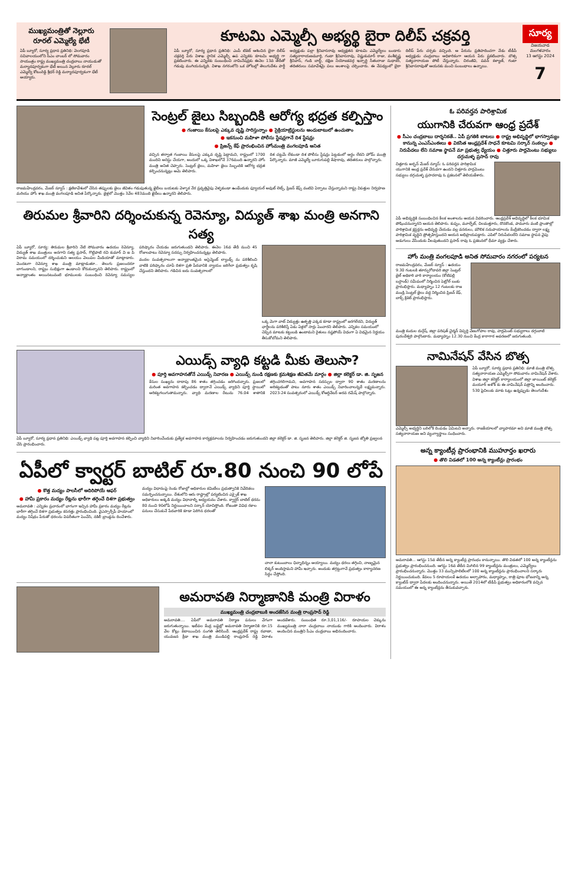ముఖ్యమంత్రితో నెల్లూరు రూరల్ ఎమ్మెల్యే భేటీ
ఏపీ బ్యూరో, సూర్య ప్రధాన ప్రతినిధి: వెలగపూడి సచివాలయంలోని సీఎం చాంబర్ లో సోమవారం సాయంత్రం రాష్ట్ర ముఖ్యమంత్రి చంద్రబాబు నాయుడుతో మర్యాదపూర్వకంగా భేటీ అయిన నెల్లూరు రూరల్ ఎమ్మెల్యే కోటంరెడ్డి శ్రీధర్ రెడ్డి మర్యాదపూర్వకంగా భేటీ అయ్యారు.
కూటమి ఎమ్మెల్సీ అభ్యర్థి బైరా దిలీప్ చక్రవర్తి
ఏపీ బ్యూరో, సూర్య ప్రధాన ప్రతినిధి: ఎంపీ టికెట్ ఆశించిన బైరా దిలీప్ చక్రవర్తి పేరు విశాఖ స్థానిక ఎమ్మెల్సీ ఉప ఎన్నికకు కూటమి అభ్యర్థి గా ప్రకటించారు. ఈ ఎన్నికకు సంబంధించి నామినేషన్లకు ఈనెల 13వ తేదీతో గడువు ముగియనున్నది. విశాఖ నగరంలోని ఒక హోటల్లో తెలుగుదేశం పార్టీ అధ్యక్షుడు పల్లా శ్రీనివాసరావు అధ్యక్షతన కూటమి ఎమ్మెల్యేలు బండారు సత్యనారాయణమూర్తి, గంటా శ్రీనివాసరావు, విష్ణుకుమార్ రాజు, వంశీకృష్ణ శ్రీనివాస్, గండి బాబ్జీ, దక్షిణ నియోజకవర్గ ఇన్చార్జి సీతంరాజు సుధాకర్, తదితరులు సమావేశమై పలు అంశాలపై చర్చించారు. ఈ నేపథ్యంలో బైరా దిలీప్ పేరు చర్చకు వచ్చింది. ఆ పేరును ప్రతిపాదించగా నేడు టీడీపీ అధ్యక్షుడు చంద్రబాబు అధికారికంగా ఆయన పేరు ప్రకటించారు. బొత్స సత్యనారాయణ పోటీ చేస్తున్నారు. చిరంజీవి, పవన్ కళ్యాణ్, గంటా శ్రీనివాసరావుతో ఆయనకు మంచి సంబంధాలు ఉన్నాయి.
సూర్య
విజయవాడ
మంగళవారం
13 ఆగస్టు 2024
7
సెంట్రల్ జైలు సిబ్బందికి ఆరోగ్య భద్రత కల్పిస్తాం
● గంజాయి కేసులపై ఎక్కువ దృష్టి సారిస్తున్నాం ● సైక్రియాట్రిస్టులను అందుబాటులో ఉంచుతాం
● ఇకనుంచి మహిళా పోలీసు స్టేషన్లగానే దిశ స్టేషన్లు
● ప్రిజన్స్ కేఫ్ ప్రారంభించిన హోంమంత్రి వంగలపూడి అనిత
వచ్చిన తర్వాత గంజాయి కేసులపై ఎక్కువ దృష్టి పెట్టామని, రాష్ట్రంలో 1700 మందిని అరెస్టు చేయగా, అందులో ఒక్క విశాఖలోనే 376మంది ఉన్నారని హోం మంత్రి అనిత చెప్పారు. సెంట్రల్ జైలు, మహిళా జైలు సిబ్బందికి ఆరోగ్య భద్రత కల్పించనున్నట్లు ఆమె తెలిపారు.
దిశ చట్టమే లేకుండా దిశ పోలీసు స్టేషన్లు పెట్టడంలో అర్థం లేదని హోమ్ మంత్రి పేర్కొన్నారు. మాజీ ఎమ్మెల్యే బూరుగుపల్లి శేషారావు, తదితరులు పాల్గొన్నారు.
రాజమహేంద్రవరం, మేజర్ న్యూస్ : క్షణికావేశంలో చేసిన తప్పులకు జైలు జీవితం గడుపుతున్న ఖైదీలు బయటకు వెళ్ళాక నేర ప్రవృత్తివైపు వెళ్ళకుండా ఉండేందుకు ఫ్యూయల్ అవుట్ లెట్స్, ప్రిజన్ కేఫ్స్ వంటివి ఏర్పాటు చేస్తున్నామని రాష్ట్ర విపత్తుల నిర్వహణ మరియు హోం శాఖ మంత్రి వంగలపూడి అనిత పేర్కొన్నారు. జైళ్లలో మొత్తం 3వేల 483మంది ఖైదీలు ఉన్నారని తెలిపారు.
తిరుమల శ్రీవారిని దర్శించుకున్న రెవెన్యూ, విద్యుత్ శాఖ మంత్రి అనగాని సత్య
ఏపీ బ్యూరో, సూర్య: తిరుమల శ్రీవారిని నేటి సోమవారం ఉదయం రెవెన్యూ, విద్యుత్ శాఖ మంత్రులు అనగాని సత్య ప్రసాద్, గొట్టిపాటి రవి కుమార్ వి ఐ పి విరామ సమయంలో దర్శించుకుని ఆలయం వెలుపల మీడియాతో మాట్లాడారు. మొదటగా రెవెన్యూ శాఖ మంత్రి మాట్లాడుతూ.. తెలుగు ప్రజలందరూ బాగుండాలని, రాష్ట్రం సుభిక్షంగా ఉండాలని కోరుకున్నానని తెలిపారు. రాష్ట్రంలో అన్యాక్రాంతం అయినటువంటి భూములకు సంబంధించి రెవెన్యూ సమస్యల పరిష్కారం చేయడం జరుగుతుందని తెలిపారు. ఈనెల 16వ తేదీ నుంచి 45 రోజులపాటు రెవెన్యూ సదస్సు నిర్వహించనున్నట్లు తెలిపారు.
వందల సంవత్సరాలుగా అన్యాక్రాంతమైన అసైన్మెంట్ ల్యాండ్స్ ను పరిశీలించి వాటికి పరిష్కారం చూపే దిశగా ప్రతి పేదవానికి న్యాయం జరిగేలా ప్రభుత్వం కృషి చేస్తుందని తెలిపారు. గడిచిన ఐదు సంవత్సరాలలో
ఒక్క మెగా వాట్ విద్యుత్తు ఉత్పత్తి ఎక్కడ కూడా రాష్ట్రంలో జరగలేదని, విద్యుత్ ఛార్జీలను పరిశీలిస్తే ఏడు ఏళ్లలో సార్లు పెంచారని తెలిపారు. ఎన్నికల సమయంలో చెప్పిన మాటకు కట్టుబడి ఉంటామని రైతులు నష్టపోయే విధంగా ఏ విధమైన నిర్ణయం తీసుకోబోమని తెలిపారు.
ఎయిడ్స్ వ్యాధి కట్టడి మీకు తెలుసా?
● పూర్తి అవగాహనతోనే ఎయిడ్స్ నివారణ ● ఎయిడ్స్ నుండి రక్షణకు క్రమశిక్షణ జీవితమే మార్గం ● జిల్లా కలెక్టర్ డా. జి. సృజన
కేసుల సంఖ్యను దాదాపు 86 శాతం తగ్గించడం జరిగిందన్నారు. ప్రజలలో మరింత అవగాహన కల్పించడం ద్వారానే ఎయిడ్స్ వ్యాధిని పూర్తి స్థాయిలో అరికట్టగలుగుతామన్నారు. వ్యాధి మరణాల రేటును 76.04 శాతానికి తగ్గించగలిగామని, అవగాహన సదస్సుల ద్వారా 90 శాతం మరణాలను అరికట్టడంతో పాటు నూరు శాతం ఎయిడ్స్ నివారించాలన్నదే లక్ష్యమన్నారు. 2023-24 సంవత్సరంలో ఎయిడ్స్ కోఆర్డినేటర్ అరవ రమేష్ పాల్గొన్నారు.
ఏపీ బ్యూరో, సూర్య ప్రధాన ప్రతినిధి: ఎయిడ్స్ వ్యాధి పట్ల పూర్తి అవగాహన కల్పించి వ్యాధిని నివారించేందుకు ప్రత్యేక అవగాహన కార్యక్రమాలను నిర్వహించడం జరుగుతుందని జిల్లా కలెక్టర్ డా. జి. సృజన తెలిపారు. జిల్లా కలెక్టర్ జి. సృజన జ్యోతి ప్రజ్వలన చేసి ప్రారంభించారు.
ఏపీలో క్వార్టర్ బాటిల్ రూ.80 నుంచి 90 లోపే
● కొత్త మద్యం పాలసీలో అదిరిపోయే ఆఫర్
● హామీ ప్రకారం మద్యం రేట్లను భారీగా తగ్గించే దిశగా ప్రభుత్వం
అమరావతి : ఎన్నికల ప్రచారంలో భాగంగా ఇచ్చిన హామీ ప్రకారం మద్యం రేట్లను భారీగా తగ్గించే దిశగా ప్రభుత్వం కసరత్తు ప్రారంభించింది. వైఎస్సార్సీపీ హయాంలో మద్యం నిషేధం పేరుతో ధరలను విపరీతంగా పెంచేసి, నకిలీ బ్రాండ్లను దించేశారు.
మద్యం విధానంపై రెండు రోజుల్లో అధికారుల కమిటీలు ప్రభుత్వానికి నివేదికలు సమర్పించనున్నాయి. దేశంలోని ఆరు రాష్ట్రాల్లో పర్యటించిన ఎక్సైజ్ శాఖ అధికారులు అక్కడి మద్యం విధానాల్ని అధ్యయనం చేశారు. క్వార్టర్ బాటిల్ ధరను 80 నుంచి 90లోపే నిర్ణయించాలని సర్కార్ యోచిస్తోంది. రోజంతా వివిధ రకాల పనులు చేసుకునే పేదవారికి కూడా పెరిగిన ధరలతో
చాలా కుటుంబాలు ఛిన్నాభిన్నం అయ్యాయి. మద్యం ధరలు తగ్గించి, నాణ్యమైన లిక్కర్ అందిస్తామని హామీ ఇచ్చారు. అందుకు తగ్గట్టుగానే ప్రభుత్వం కార్యాచరణ సిద్ధం చేస్తోంది.
అమరావతి నిర్మాణానికి మంత్రి విరాళం
ముఖ్యమంత్రి చంద్రబాబుకి అందజేసిన మంత్రి రాంప్రసాద్ రెడ్డి
అమరావతి.... ఏపీలో అమరావతి నిర్మాణ పనులు వేగంగా జరుగుతున్నాయి. ఇటీవల కేంద్ర బడ్జెట్లో అమరావతి నిర్మాణానికి రూ.15 వేల కోట్లు కేటాయించిన సంగతి తెలిసిందే. ఆంధ్రప్రదేశ్ రాష్ట్ర రవాణా, యువజన క్రీడా శాఖ మంత్రి మండిపల్లి రాంప్రసాద్ రెడ్డి విరాళం అందజేశారు. సంబంధిత రూ.3,01,116/- రూపాయల చెక్కును ముఖ్యమంత్రి నారా చంద్రబాబు నాయుడు గారికి అందించారు. విరాళం అందించిన మంత్రిని సీఎం చంద్రబాబు అభినందించారు.
ఓ పరివర్తన పారిశ్రామిక
యుగానికి చేరువగా ఆంధ్ర ప్రదేశ్
● సీఎం చంద్రబాబు దార్శనికతే.. ఏపీ ప్రగతికి బాటలు ● రాష్ట్ర అభివృద్ధిలో భాగస్వామ్యం కానున్న ఎంఎస్ఎంఈలు ● వికసిత ఆంధ్రప్రదేశ్ సాధనే కూటమి సర్కార్ సంకల్పం ● నిరుపేదలు లేని సమాజ స్థాపనే మా ప్రభుత్వ ధ్యేయం ● చిత్తూరు పార్లమెంటు సభ్యులు దగ్గుమళ్ళ ప్రసాద్ రావు
చిత్తూరు అర్బన్ మేజర్ న్యూస్: ఓ పరివర్తన పారిశ్రామిక యుగానికి ఆంధ్ర ప్రదేశ్ చేరువగా ఉందని చిత్తూరు పార్లమెంటు సభ్యులు దగ్గుమళ్ళ ప్రసాదరావు ఓ ప్రకటనలో తెలియజేశారు.
ఏపీ అభివృద్ధికి సంబంధించిన కీలక అంశాలను ఆయన వివరించారు. ఆంధ్రప్రదేశ్ అభివృద్ధిలో కీలక భూమిక పోషించనున్నారని ఆయన తెలిపారు. కుప్పం, మూల్పేట్, చిలమత్తూరు, దొనకొండ, పామూరు వంటి ప్రాంతాల్లో పారిశ్రామిక క్లస్టర్లను అభివృద్ధి చేయడం వల్ల వనరులు, మౌలిక సదుపాయాలను కేంద్రీకరించడం ద్వారా లక్ష్య పారిశ్రామిక వృద్ధిని ప్రోత్సహిస్తుందని ఆయన అభిప్రాయపడ్డారు. ఎపిలో నిరుపేదలలేని సమాజ స్థాపన వైపు అడుగులు వేసేందుకు వీలవుతుందని ప్రసాద్ రావు ఓ ప్రకటనలో ధీమా వ్యక్తం చేశారు.
హోం మంత్రి వంగలపూడి అనిత సోమవారం నగరంలో పర్యటన
రాజమహేంద్రవరం, మేజర్ న్యూస్ : ఉదయం 9.30 గంటలకి తూర్పుగోదావరి జిల్లా సెంట్రల్ జైల్ అధికారి వారి కార్యాలయం (కోటిపల్లి బస్టాండ్) సమీపంలో నిర్మించిన పెట్రోల్ బంకు ప్రారంభిస్తారు. మధ్యాహ్నం 12 గంటలకు రాజ మండ్రి సెంట్రల్ జైలు వద్ద నిర్మించిన ప్రిజన్ కేఫ్, బాక్స్ క్రికెట్ ప్రారంభిస్తారు.
మంత్రి కందుల దుర్గేష్, జిల్లా పరిషత్ చైర్మన్ విప్పర్తి వేణుగోపాల రావు, పార్లమెంట్ సభ్యురాలు దగ్గుబాటి పురందేశ్వరి పాల్గొంటారు. మధ్యాహ్నం 12.30 నుంచి కేంద్ర కారాగార అవరణలో జరుగుతుంది.
నామినేషన్ వేసిన బొత్స
ఏపీ బ్యూరో, సూర్య ప్రధాన ప్రతినిధి: మాజీ మంత్రి బొత్స సత్యనారాయణ ఎమ్మెల్సీగా సోమవారం నామినేషన్ వేశారు. విశాఖ జిల్లా కలెక్టర్ కార్యాలయంలో జిల్లా జాయింట్ కలెక్టర్ మయూర్ అశోక్ కు ఈ నామినేషన్ పత్రాన్ని అందించారు. 530 పైచిలుకు మాకు ఓట్లు ఉన్నప్పుడు తెలుగుదేశం
ఎమ్మెల్సీ అభ్యర్థిని బరిలోకి దింపడం ఏమిటని అన్నారు. రాజకీయాలలో వ్యాపారమా అని మాజీ మంత్రి బొత్స సత్యనారాయణ అని వ్యంగ్యాస్త్రాలు సంధించారు.
అన్న క్యాంటీన్ల ప్రారంభానికి ముహూర్తం ఖరారు
● తొలి విడతలో 100 అన్న క్యాంటీన్లు ప్రారంభం
అమరావతి... ఆగస్టు 15వ తేదీన అన్న క్యాంటీన్ల ప్రారంభం కానున్నాయి. తొలి విడతలో 100 అన్న క్యాంటీన్లను ప్రభుత్వం ప్రారంభించనుంది. ఆగస్టు 16వ తేదీన మిగిలిన 99 క్యాంటీన్లను మంత్రులు, ఎమ్మెల్యేలు ప్రారంభించనున్నారు. మొత్తం 33 మున్సిపాలిటీలలో 100 అన్న క్యాంటీన్లను ప్రారంభించాలని సర్కారు నిర్ణయించుకుంది. కేవలం 5 రూపాయలకే ఉదయం అల్పాహారం, మధ్యాహ్నం, రాత్రి పూట భోజనాన్ని అన్న క్యాంటీన్ ద్వారా పేదలకు అందించనున్నారు. అయితే 2014లో టీడీపీ ప్రభుత్వం అధికారంలోకి వచ్చిన సమయంలో ఈ అన్న క్యాంటీన్లను తీసుకువచ్చారు.